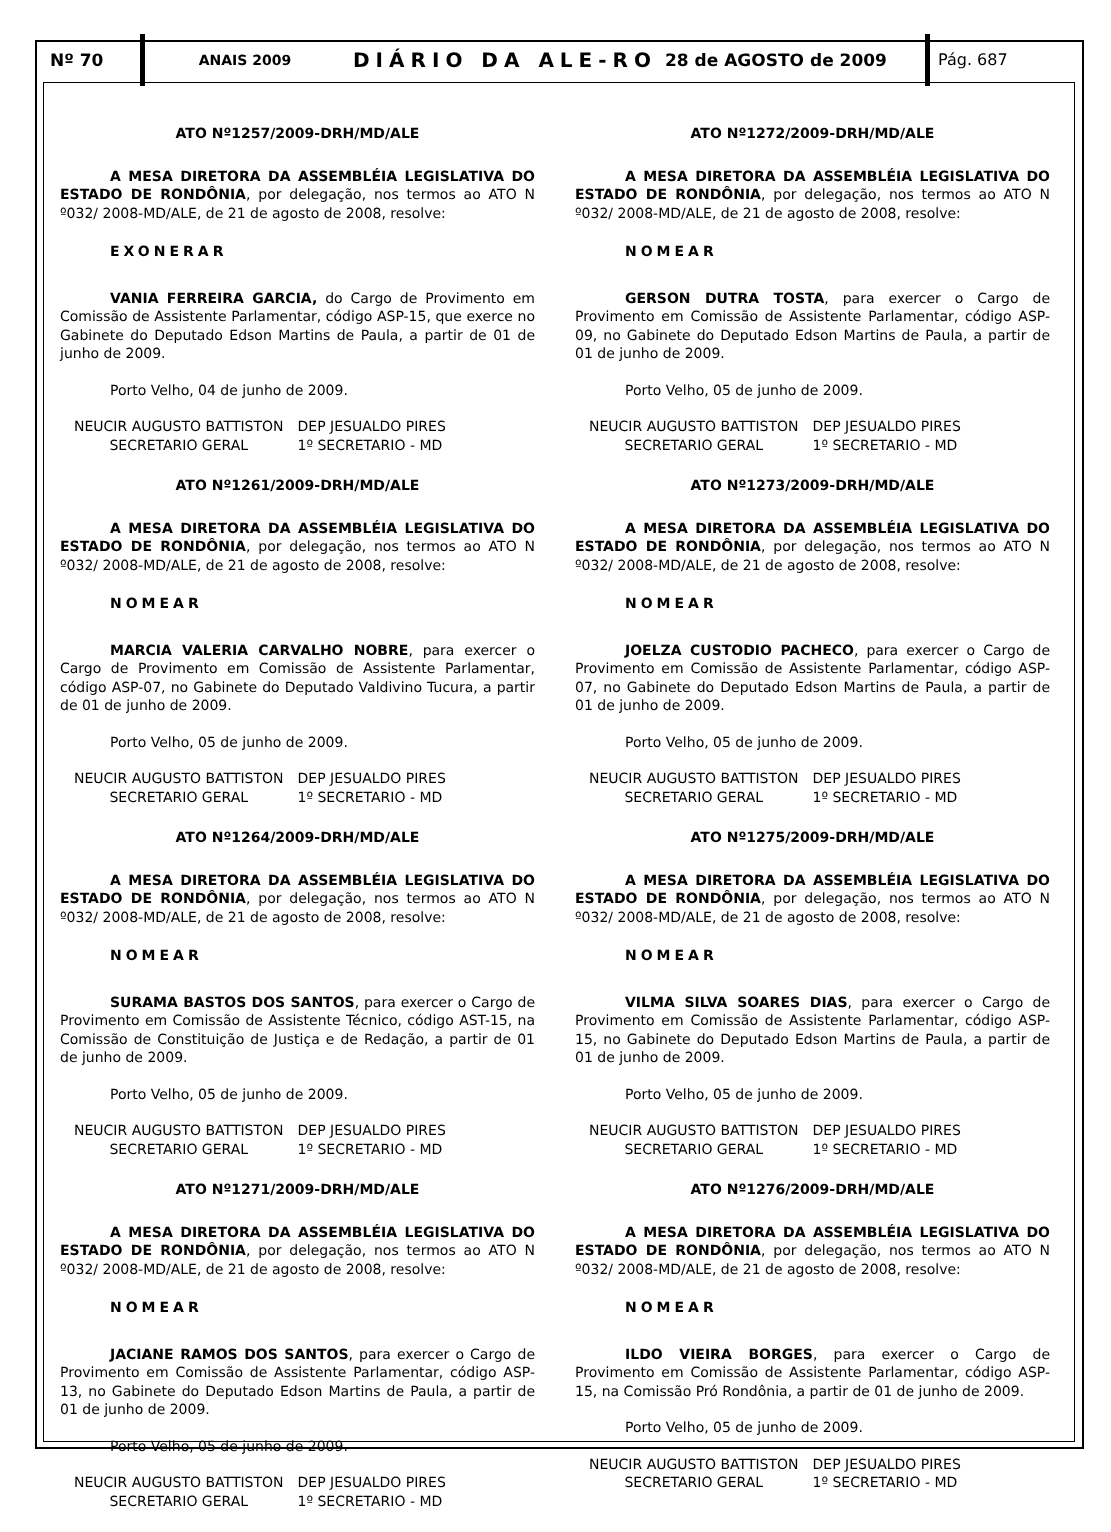Nº 70
ANAIS 2009
DIÁRIO DA ALE-RO
28 de AGOSTO de 2009
Pág. 687
ATO Nº1257/2009-DRH/MD/ALE
A MESA DIRETORA DA ASSEMBLÉIA LEGISLATIVA DO ESTADO DE RONDÔNIA, por delegação, nos termos ao ATO N º032/ 2008-MD/ALE, de 21 de agosto de 2008, resolve:
EXONERAR
VANIA FERREIRA GARCIA, do Cargo de Provimento em Comissão de Assistente Parlamentar, código ASP-15, que exerce no Gabinete do Deputado Edson Martins de Paula, a partir de 01 de junho de 2009.
Porto Velho, 04 de junho de 2009.
NEUCIR AUGUSTO BATTISTON
SECRETARIO GERAL
DEP JESUALDO PIRES
1º SECRETARIO - MD
ATO Nº1261/2009-DRH/MD/ALE
A MESA DIRETORA DA ASSEMBLÉIA LEGISLATIVA DO ESTADO DE RONDÔNIA, por delegação, nos termos ao ATO N º032/ 2008-MD/ALE, de 21 de agosto de 2008, resolve:
NOMEAR
MARCIA VALERIA CARVALHO NOBRE, para exercer o Cargo de Provimento em Comissão de Assistente Parlamentar, código ASP-07, no Gabinete do Deputado Valdivino Tucura, a partir de 01 de junho de 2009.
Porto Velho, 05 de junho de 2009.
NEUCIR AUGUSTO BATTISTON
SECRETARIO GERAL
DEP JESUALDO PIRES
1º SECRETARIO - MD
ATO Nº1264/2009-DRH/MD/ALE
A MESA DIRETORA DA ASSEMBLÉIA LEGISLATIVA DO ESTADO DE RONDÔNIA, por delegação, nos termos ao ATO N º032/ 2008-MD/ALE, de 21 de agosto de 2008, resolve:
NOMEAR
SURAMA BASTOS DOS SANTOS, para exercer o Cargo de Provimento em Comissão de Assistente Técnico, código AST-15, na Comissão de Constituição de Justiça e de Redação, a partir de 01 de junho de 2009.
Porto Velho, 05 de junho de 2009.
NEUCIR AUGUSTO BATTISTON
SECRETARIO GERAL
DEP JESUALDO PIRES
1º SECRETARIO - MD
ATO Nº1271/2009-DRH/MD/ALE
A MESA DIRETORA DA ASSEMBLÉIA LEGISLATIVA DO ESTADO DE RONDÔNIA, por delegação, nos termos ao ATO N º032/ 2008-MD/ALE, de 21 de agosto de 2008, resolve:
NOMEAR
JACIANE RAMOS DOS SANTOS, para exercer o Cargo de Provimento em Comissão de Assistente Parlamentar, código ASP-13, no Gabinete do Deputado Edson Martins de Paula, a partir de 01 de junho de 2009.
Porto Velho, 05 de junho de 2009.
NEUCIR AUGUSTO BATTISTON
SECRETARIO GERAL
DEP JESUALDO PIRES
1º SECRETARIO - MD
ATO Nº1272/2009-DRH/MD/ALE
A MESA DIRETORA DA ASSEMBLÉIA LEGISLATIVA DO ESTADO DE RONDÔNIA, por delegação, nos termos ao ATO N º032/ 2008-MD/ALE, de 21 de agosto de 2008, resolve:
NOMEAR
GERSON DUTRA TOSTA, para exercer o Cargo de Provimento em Comissão de Assistente Parlamentar, código ASP-09, no Gabinete do Deputado Edson Martins de Paula, a partir de 01 de junho de 2009.
Porto Velho, 05 de junho de 2009.
NEUCIR AUGUSTO BATTISTON
SECRETARIO GERAL
DEP JESUALDO PIRES
1º SECRETARIO - MD
ATO Nº1273/2009-DRH/MD/ALE
A MESA DIRETORA DA ASSEMBLÉIA LEGISLATIVA DO ESTADO DE RONDÔNIA, por delegação, nos termos ao ATO N º032/ 2008-MD/ALE, de 21 de agosto de 2008, resolve:
NOMEAR
JOELZA CUSTODIO PACHECO, para exercer o Cargo de Provimento em Comissão de Assistente Parlamentar, código ASP-07, no Gabinete do Deputado Edson Martins de Paula, a partir de 01 de junho de 2009.
Porto Velho, 05 de junho de 2009.
NEUCIR AUGUSTO BATTISTON
SECRETARIO GERAL
DEP JESUALDO PIRES
1º SECRETARIO - MD
ATO Nº1275/2009-DRH/MD/ALE
A MESA DIRETORA DA ASSEMBLÉIA LEGISLATIVA DO ESTADO DE RONDÔNIA, por delegação, nos termos ao ATO N º032/ 2008-MD/ALE, de 21 de agosto de 2008, resolve:
NOMEAR
VILMA SILVA SOARES DIAS, para exercer o Cargo de Provimento em Comissão de Assistente Parlamentar, código ASP-15, no Gabinete do Deputado Edson Martins de Paula, a partir de 01 de junho de 2009.
Porto Velho, 05 de junho de 2009.
NEUCIR AUGUSTO BATTISTON
SECRETARIO GERAL
DEP JESUALDO PIRES
1º SECRETARIO - MD
ATO Nº1276/2009-DRH/MD/ALE
A MESA DIRETORA DA ASSEMBLÉIA LEGISLATIVA DO ESTADO DE RONDÔNIA, por delegação, nos termos ao ATO N º032/ 2008-MD/ALE, de 21 de agosto de 2008, resolve:
NOMEAR
ILDO VIEIRA BORGES, para exercer o Cargo de Provimento em Comissão de Assistente Parlamentar, código ASP-15, na Comissão Pró Rondônia, a partir de 01 de junho de 2009.
Porto Velho, 05 de junho de 2009.
NEUCIR AUGUSTO BATTISTON
SECRETARIO GERAL
DEP JESUALDO PIRES
1º SECRETARIO - MD